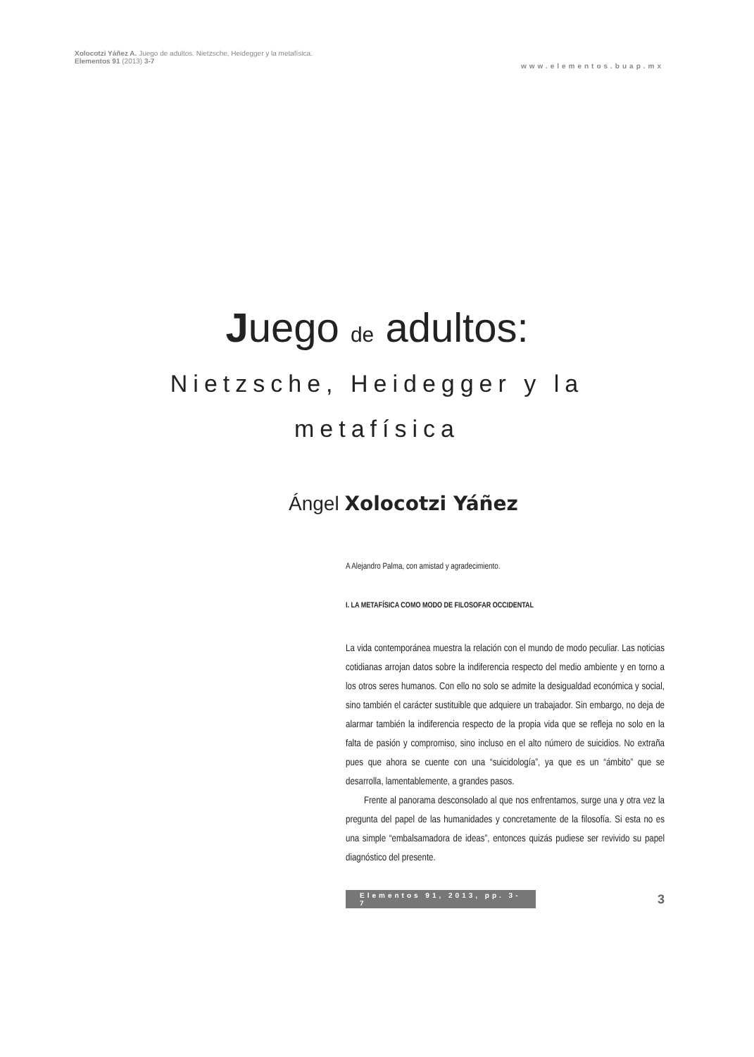Xolocotzi Yáñez A. Juego de adultos. Nietzsche, Heidegger y la metafísica.
Elementos 91 (2013) 3-7
www.elementos.buap.mx
Juego de adultos:
Nietzsche, Heidegger y la metafísica
Ángel Xolocotzi Yáñez
A Alejandro Palma, con amistad y agradecimiento.
I. LA METAFÍSICA COMO MODO DE FILOSOFAR OCCIDENTAL
La vida contemporánea muestra la relación con el mundo de modo peculiar. Las noticias cotidianas arrojan datos sobre la indiferencia respecto del medio ambiente y en torno a los otros seres humanos. Con ello no solo se admite la desigualdad económica y social, sino también el carácter sustituible que adquiere un trabajador. Sin embargo, no deja de alarmar también la indiferencia respecto de la propia vida que se refleja no solo en la falta de pasión y compromiso, sino incluso en el alto número de suicidios. No extraña pues que ahora se cuente con una “suicidología”, ya que es un “ámbito” que se desarrolla, lamentablemente, a grandes pasos.
Frente al panorama desconsolado al que nos enfrentamos, surge una y otra vez la pregunta del papel de las humanidades y concretamente de la filosofía. Si esta no es una simple “embalsamadora de ideas”, entonces quizás pudiese ser revivido su papel diagnóstico del presente.
Elementos 91, 2013, pp. 3-7 3